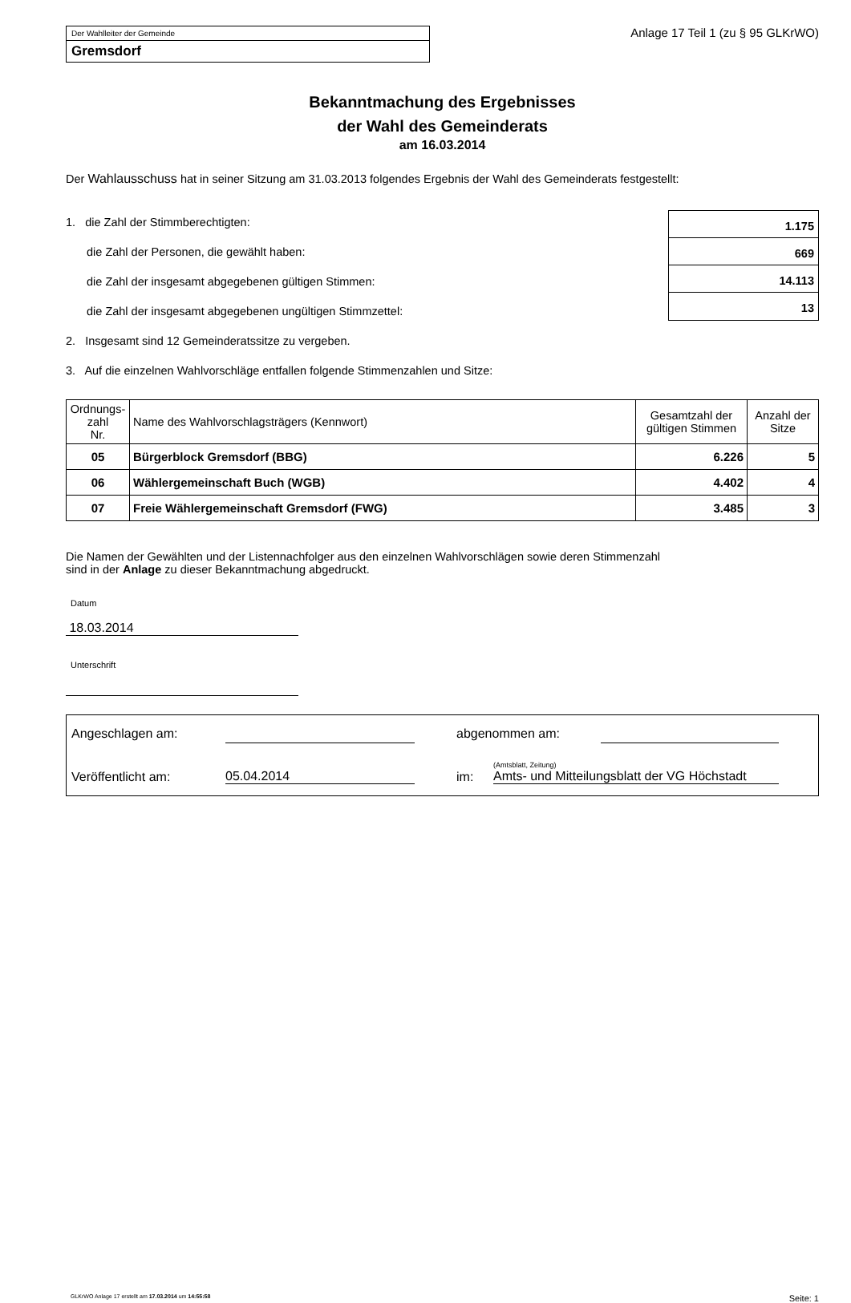Der Wahlleiter der Gemeinde
Gremsdorf
Anlage 17 Teil 1 (zu § 95 GLKrWO)
Bekanntmachung des Ergebnisses
der Wahl des Gemeinderats
am 16.03.2014
Der Wahlausschuss hat in seiner Sitzung am 31.03.2013 folgendes Ergebnis der Wahl des Gemeinderats festgestellt:
1. die Zahl der Stimmberechtigten:
die Zahl der Personen, die gewählt haben:
die Zahl der insgesamt abgegebenen gültigen Stimmen:
die Zahl der insgesamt abgegebenen ungültigen Stimmzettel:
2. Insgesamt sind 12 Gemeinderatssitze zu vergeben.
3. Auf die einzelnen Wahlvorschläge entfallen folgende Stimmenzahlen und Sitze:
1.175
669
14.113
13
| Ordnungs- zahl Nr. | Name des Wahlvorschlagsträgers (Kennwort) | Gesamtzahl der gültigen Stimmen | Anzahl der Sitze |
| --- | --- | --- | --- |
| 05 | Bürgerblock Gremsdorf (BBG) | 6.226 | 5 |
| 06 | Wählergemeinschaft Buch (WGB) | 4.402 | 4 |
| 07 | Freie Wählergemeinschaft Gremsdorf (FWG) | 3.485 | 3 |
Die Namen der Gewählten und der Listennachfolger aus den einzelnen Wahlvorschlägen sowie deren Stimmenzahl
sind in der Anlage zu dieser Bekanntmachung abgedruckt.
Datum
18.03.2014
Unterschrift
Angeschlagen am: abgenommen am:
Veröffentlicht am: 05.04.2014 im: (Amtsblatt, Zeitung)
Amts- und Mitteilungsblatt der VG Höchstadt
GLKrWO Anlage 17 erstellt am 17.03.2014 um 14:55:58 Seite: 1